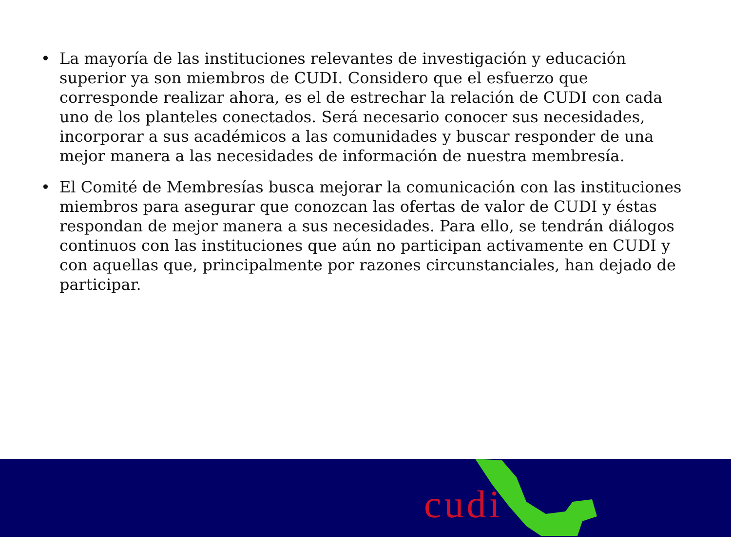• La mayoría de las instituciones relevantes de investigación y educación superior ya son miembros de CUDI. Considero que el esfuerzo que corresponde realizar ahora, es el de estrechar la relación de CUDI con cada uno de los planteles conectados. Será necesario conocer sus necesidades, incorporar a sus académicos a las comunidades y buscar responder de una mejor manera a las necesidades de información de nuestra membresía.
• El Comité de Membresías busca mejorar la comunicación con las instituciones miembros para asegurar que conozcan las ofertas de valor de CUDI y éstas respondan de mejor manera a sus necesidades. Para ello, se tendrán diálogos continuos con las instituciones que aún no participan activamente en CUDI y con aquellas que, principalmente por razones circunstanciales, han dejado de participar.
cudi